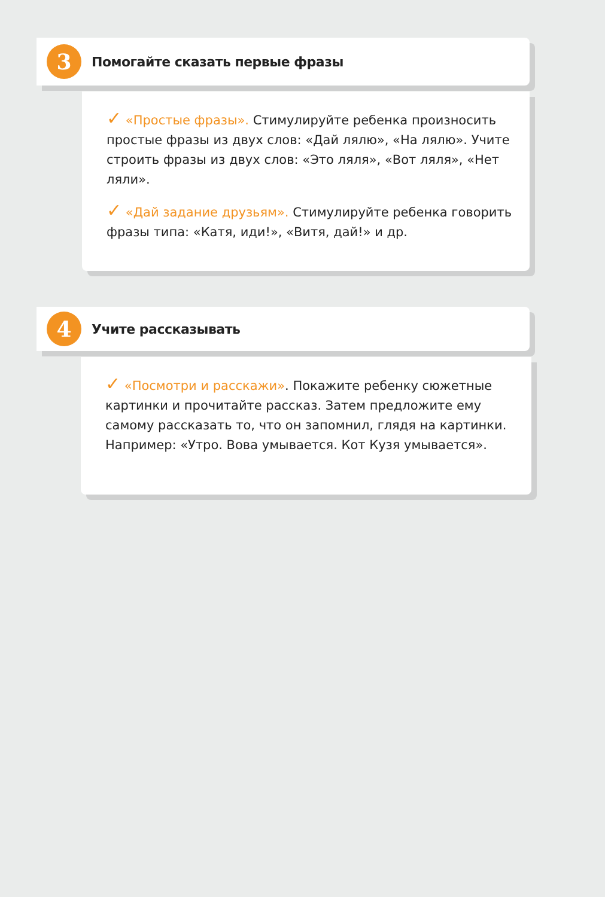3
Помогайте сказать первые фразы
✓ «Простые фразы». Стимулируйте ребенка произносить простые фразы из двух слов: «Дай лялю», «На лялю». Учите строить фразы из двух слов: «Это ляля», «Вот ляля», «Нет ляли».
✓ «Дай задание друзьям». Стимулируйте ребенка говорить фразы типа: «Катя, иди!», «Витя, дай!» и др.
4
Учите рассказывать
✓ «Посмотри и расскажи». Покажите ребенку сюжетные картинки и прочитайте рассказ. Затем предложите ему самому рассказать то, что он запомнил, глядя на картинки. Например: «Утро. Вова умывается. Кот Кузя умывается».